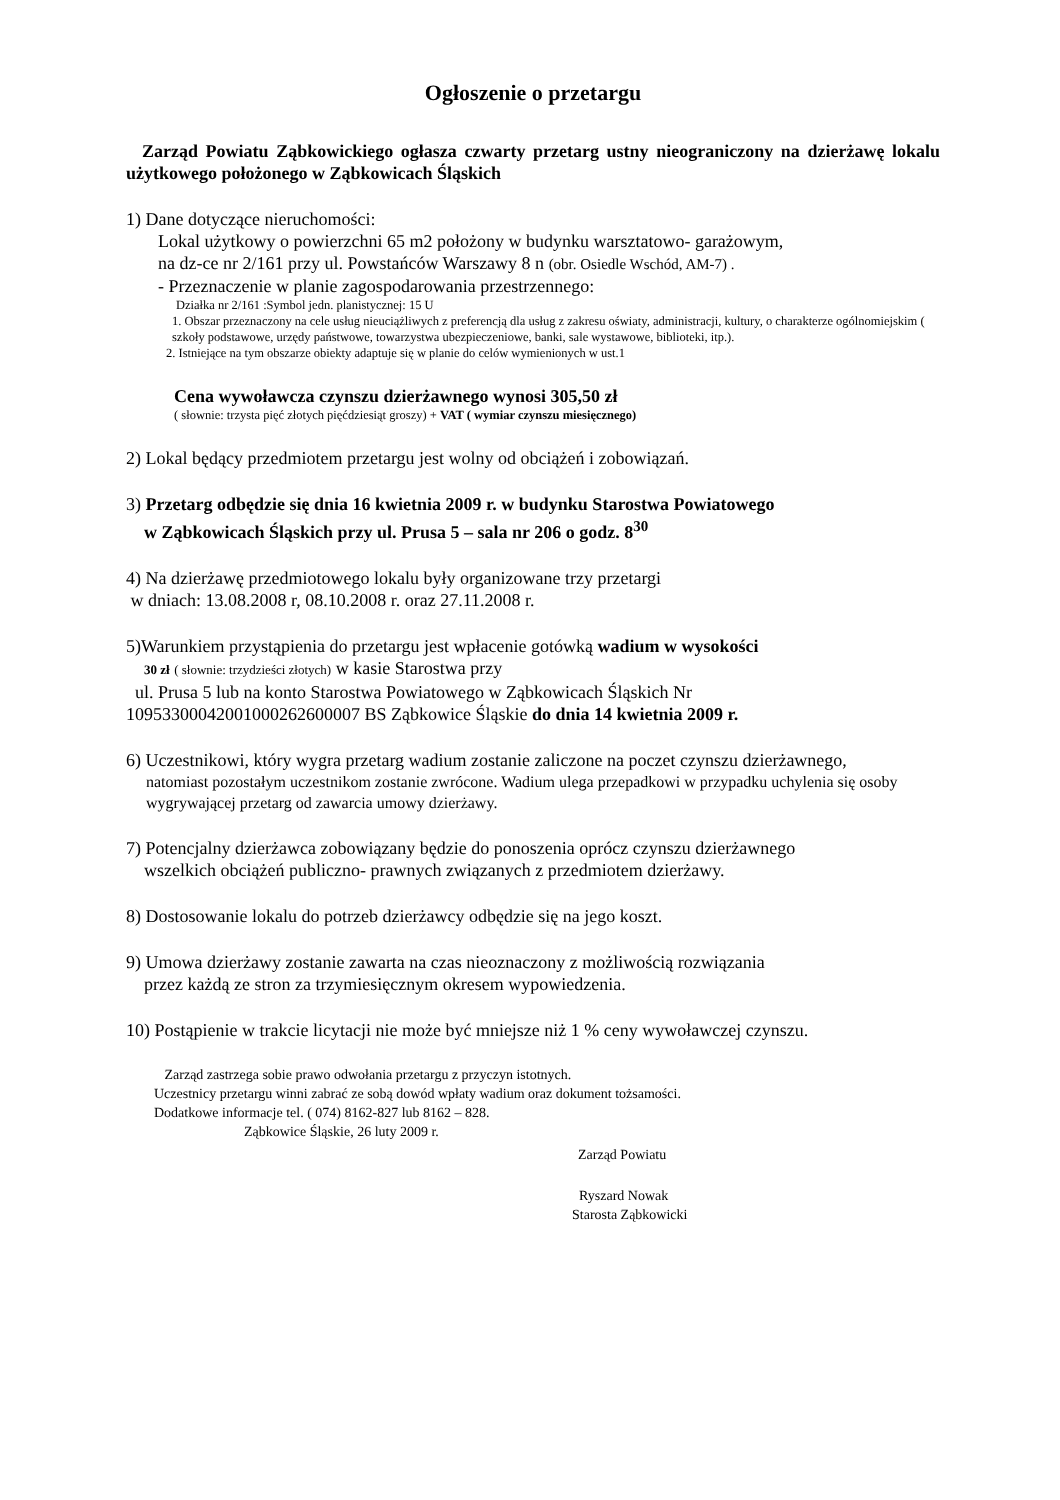Ogłoszenie o przetargu
Zarząd Powiatu Ząbkowickiego ogłasza czwarty przetarg ustny nieograniczony na dzierżawę lokalu użytkowego położonego w Ząbkowicach Śląskich
1) Dane dotyczące nieruchomości:
Lokal użytkowy o powierzchni 65 m2 położony w budynku warsztatowo- garażowym,
na dz-ce nr 2/161 przy ul. Powstańców Warszawy 8 n (obr. Osiedle Wschód, AM-7) .
- Przeznaczenie w planie zagospodarowania przestrzennego:
Działka nr 2/161 :Symbol jedn. planistycznej: 15 U
1. Obszar przeznaczony na cele usług nieuciążliwych z preferencją dla usług z zakresu oświaty, administracji, kultury, o charakterze ogólnomiejskim ( szkoły podstawowe, urzędy państwowe, towarzystwa ubezpieczeniowe, banki, sale wystawowe, biblioteki, itp.).
2. Istniejące na tym obszarze obiekty adaptuje się w planie do celów wymienionych w ust.1
Cena wywoławcza czynszu dzierżawnego wynosi 305,50 zł
( słownie: trzysta pięć złotych pięćdziesiąt groszy) + VAT ( wymiar czynszu miesięcznego)
2) Lokal będący przedmiotem przetargu jest wolny od obciążeń i zobowiązań.
3) Przetarg odbędzie się dnia 16 kwietnia 2009 r. w budynku Starostwa Powiatowego
w Ząbkowicach Śląskich przy ul. Prusa 5 – sala nr 206 o godz. 8<sup>30</sup>
4) Na dzierżawę przedmiotowego lokalu były organizowane trzy przetargi
w dniach: 13.08.2008 r, 08.10.2008 r. oraz 27.11.2008 r.
5)Warunkiem przystąpienia do przetargu jest wpłacenie gotówką wadium w wysokości
30 zł ( słownie: trzydzieści złotych) w kasie Starostwa przy
ul. Prusa 5 lub na konto Starostwa Powiatowego w Ząbkowicach Śląskich Nr
10953300042001000262600007 BS Ząbkowice Śląskie do dnia 14 kwietnia 2009 r.
6) Uczestnikowi, który wygra przetarg wadium zostanie zaliczone na poczet czynszu dzierżawnego,
natomiast pozostałym uczestnikom zostanie zwrócone. Wadium ulega przepadkowi w przypadku uchylenia się osoby wygrywającej przetarg od zawarcia umowy dzierżawy.
7) Potencjalny dzierżawca zobowiązany będzie do ponoszenia oprócz czynszu dzierżawnego
wszelkich obciążeń publiczno- prawnych związanych z przedmiotem dzierżawy.
8) Dostosowanie lokalu do potrzeb dzierżawcy odbędzie się na jego koszt.
9) Umowa dzierżawy zostanie zawarta na czas nieoznaczony z możliwością rozwiązania
przez każdą ze stron za trzymiesięcznym okresem wypowiedzenia.
10) Postąpienie w trakcie licytacji nie może być mniejsze niż 1 % ceny wywoławczej czynszu.
Zarząd zastrzega sobie prawo odwołania przetargu z przyczyn istotnych.
Uczestnicy przetargu winni zabrać ze sobą dowód wpłaty wadium oraz dokument tożsamości.
Dodatkowe informacje tel. ( 074) 8162-827 lub 8162 – 828.
Ząbkowice Śląskie, 26 luty 2009 r.
Zarząd Powiatu
Ryszard Nowak
Starosta Ząbkowicki